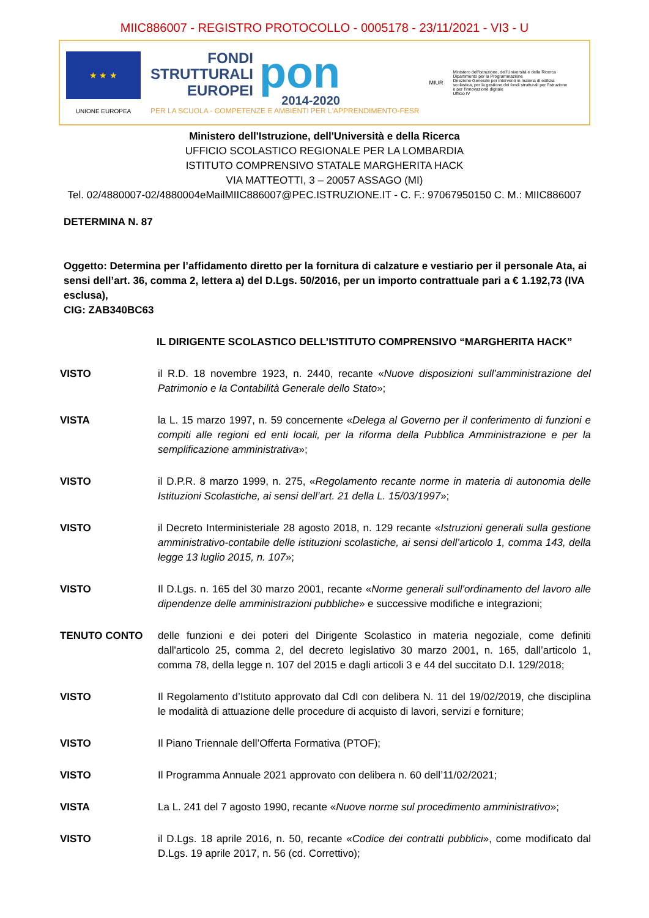MIIC886007 - REGISTRO PROTOCOLLO - 0005178 - 23/11/2021 - VI3 - U
★ ★ ★
UNIONE EUROPEA
FONDI
STRUTTURALI
EUROPEI
pon
2014-2020
PER LA SCUOLA - COMPETENZE E AMBIENTI PER L'APPRENDIMENTO-FESR
MIUR
Ministero dell'Istruzione, dell'Università e della Ricerca
Dipartimento per la Programmazione
Direzione Generale per interventi in materia di edilizia scolastica, per la gestione dei fondi strutturali per l'istruzione e per l'innovazione digitale
Ufficio IV
Ministero dell'Istruzione, dell'Università e della Ricerca
UFFICIO SCOLASTICO REGIONALE PER LA LOMBARDIA
ISTITUTO COMPRENSIVO STATALE MARGHERITA HACK
VIA MATTEOTTI, 3 – 20057 ASSAGO (MI)
Tel. 02/4880007-02/4880004eMailMIIC886007@PEC.ISTRUZIONE.IT - C. F.: 97067950150 C. M.: MIIC886007
DETERMINA N. 87
Oggetto: Determina per l’affidamento diretto per la fornitura di calzature e vestiario per il personale Ata, ai sensi dell’art. 36, comma 2, lettera a) del D.Lgs. 50/2016, per un importo contrattuale pari a € 1.192,73 (IVA esclusa),
CIG: ZAB340BC63
IL DIRIGENTE SCOLASTICO DELL’ISTITUTO COMPRENSIVO “MARGHERITA HACK”
VISTO il R.D. 18 novembre 1923, n. 2440, recante «Nuove disposizioni sull’amministrazione del Patrimonio e la Contabilità Generale dello Stato»;
VISTA la L. 15 marzo 1997, n. 59 concernente «Delega al Governo per il conferimento di funzioni e compiti alle regioni ed enti locali, per la riforma della Pubblica Amministrazione e per la semplificazione amministrativa»;
VISTO il D.P.R. 8 marzo 1999, n. 275, «Regolamento recante norme in materia di autonomia delle Istituzioni Scolastiche, ai sensi dell’art. 21 della L. 15/03/1997»;
VISTO il Decreto Interministeriale 28 agosto 2018, n. 129 recante «Istruzioni generali sulla gestione amministrativo-contabile delle istituzioni scolastiche, ai sensi dell’articolo 1, comma 143, della legge 13 luglio 2015, n. 107»;
VISTO Il D.Lgs. n. 165 del 30 marzo 2001, recante «Norme generali sull'ordinamento del lavoro alle dipendenze delle amministrazioni pubbliche» e successive modifiche e integrazioni;
TENUTO CONTO delle funzioni e dei poteri del Dirigente Scolastico in materia negoziale, come definiti dall'articolo 25, comma 2, del decreto legislativo 30 marzo 2001, n. 165, dall’articolo 1, comma 78, della legge n. 107 del 2015 e dagli articoli 3 e 44 del succitato D.I. 129/2018;
VISTO Il Regolamento d’Istituto approvato dal CdI con delibera N. 11 del 19/02/2019, che disciplina le modalità di attuazione delle procedure di acquisto di lavori, servizi e forniture;
VISTO Il Piano Triennale dell’Offerta Formativa (PTOF);
VISTO Il Programma Annuale 2021 approvato con delibera n. 60 dell’11/02/2021;
VISTA La L. 241 del 7 agosto 1990, recante «Nuove norme sul procedimento amministrativo»;
VISTO il D.Lgs. 18 aprile 2016, n. 50, recante «Codice dei contratti pubblici», come modificato dal D.Lgs. 19 aprile 2017, n. 56 (cd. Correttivo);